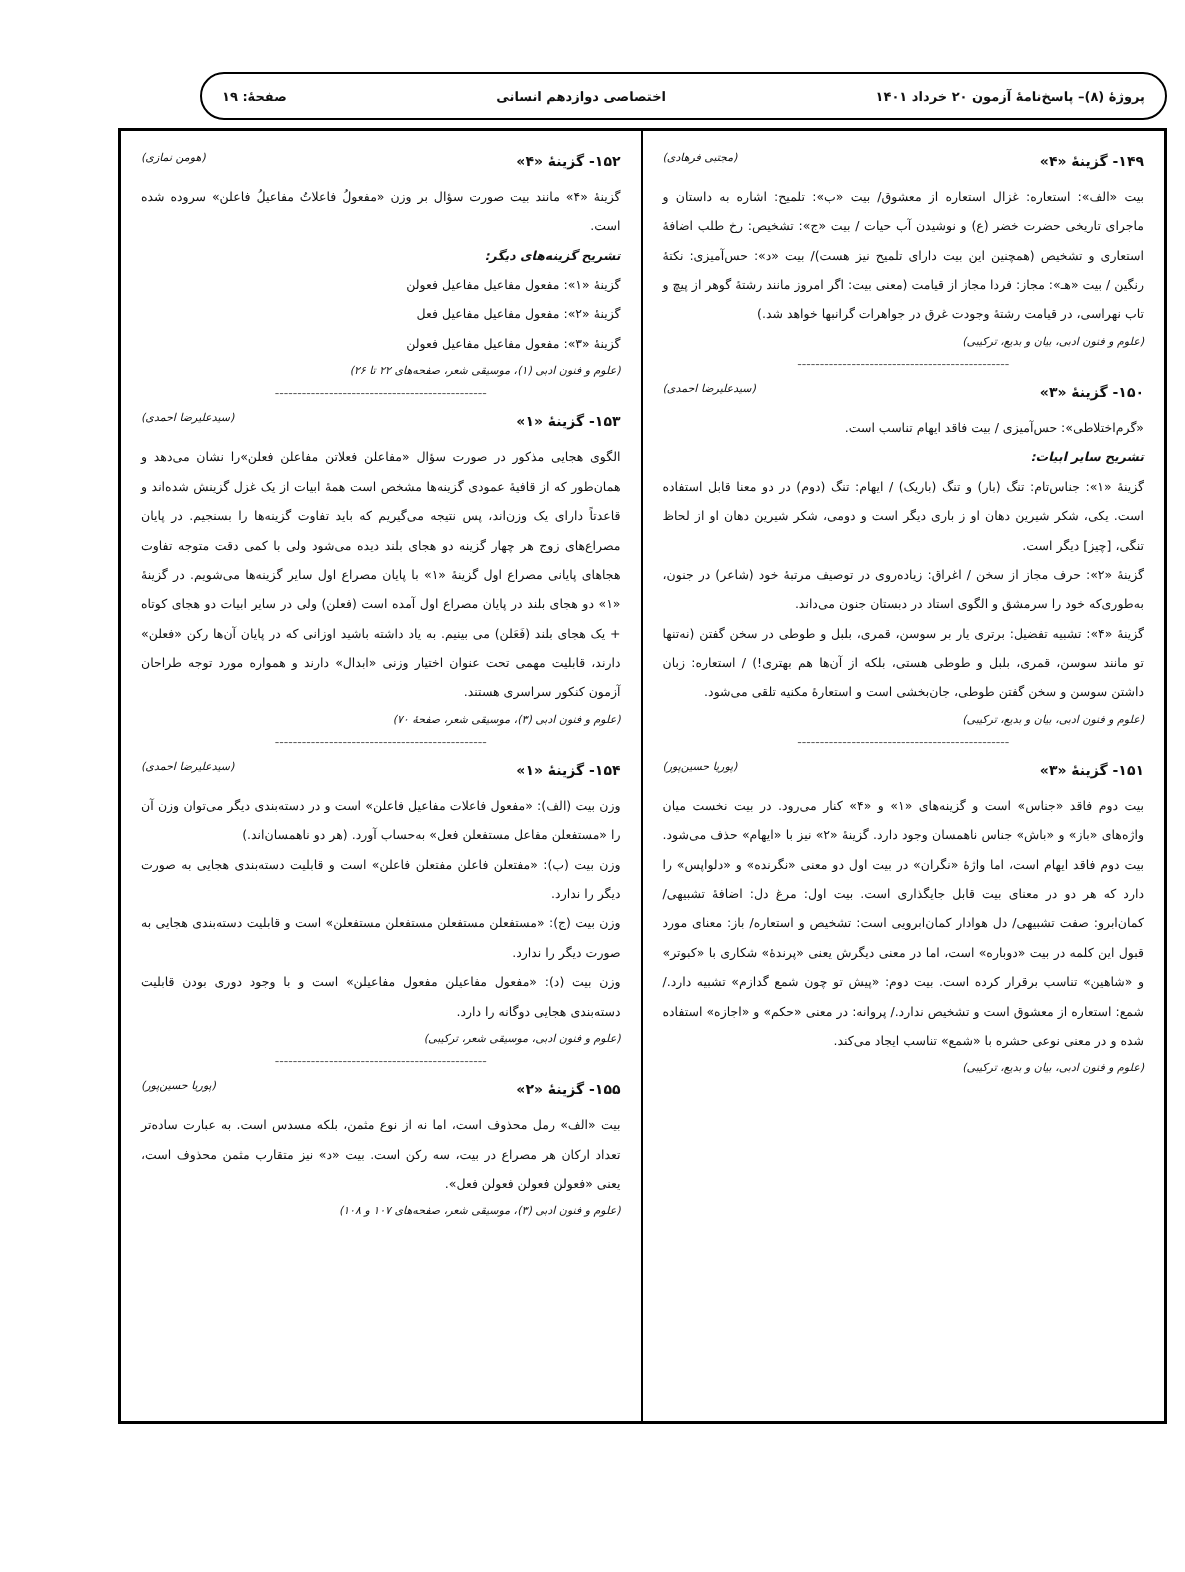پروژهٔ (۸)– پاسخ‌نامهٔ آزمون ۲۰ خرداد ۱۴۰۱
اختصاصی دوازدهم انسانی صفحهٔ: ۱۹
۱۴۹- گزینهٔ «۴» (مجتبی فرهادی)
بیت «الف»: استعاره: غزال استعاره از معشوق/ بیت «ب»: تلمیح: اشاره به داستان و ماجرای تاریخی حضرت خضر (ع) و نوشیدن آب حیات / بیت «ج»: تشخیص: رخ طلب اضافهٔ استعاری و تشخیص (همچنین این بیت دارای تلمیح نیز هست)/ بیت «د»: حس‌آمیزی: نکتهٔ رنگین / بیت «هـ»: مجاز: فردا مجاز از قیامت (معنی بیت: اگر امروز مانند رشتهٔ گوهر از پیچ و تاب نهراسی، در قیامت رشتهٔ وجودت غرق در جواهرات گرانبها خواهد شد.)
(علوم و فنون ادبی، بیان و بدیع، ترکیبی)
-----------------------------------------------
۱۵۰- گزینهٔ «۳» (سیدعلیرضا احمدی)
«گرم‌اختلاطی»: حس‌آمیزی / بیت فاقد ایهام تناسب است.
تشریح سایر ابیات:
گزینهٔ «۱»: جناس‌تام: تنگ (بار) و تنگ (باریک) / ایهام: تنگ (دوم) در دو معنا قابل استفاده است. یکی، شکر شیرین دهان او ز باری دیگر است و دومی، شکر شیرین دهان او از لحاظ تنگی، [چیز] دیگر است.
گزینهٔ «۲»: حرف مجاز از سخن / اغراق: زیاده‌روی در توصیف مرتبهٔ خود (شاعر) در جنون، به‌طوری‌که خود را سرمشق و الگوی استاد در دبستان جنون می‌داند.
گزینهٔ «۴»: تشبیه تفضیل: برتری یار بر سوسن، قمری، بلبل و طوطی در سخن گفتن (نه‌تنها تو مانند سوسن، قمری، بلبل و طوطی هستی، بلکه از آن‌ها هم بهتری!) / استعاره: زبان داشتن سوسن و سخن گفتن طوطی، جان‌بخشی است و استعارهٔ مکنیه تلقی می‌شود.
(علوم و فنون ادبی، بیان و بدیع، ترکیبی)
-----------------------------------------------
۱۵۱- گزینهٔ «۳» (پوریا حسین‌پور)
بیت دوم فاقد «جناس» است و گزینه‌های «۱» و «۴» کنار می‌رود. در بیت نخست میان واژه‌های «باز» و «باش» جناس ناهمسان وجود دارد. گزینهٔ «۲» نیز با «ایهام» حذف می‌شود. بیت دوم فاقد ایهام است، اما واژهٔ «نگران» در بیت اول دو معنی «نگرنده» و «دلواپس» را دارد که هر دو در معنای بیت قابل جایگذاری است. بیت اول: مرغ دل: اضافهٔ تشبیهی/ کمان‌ابرو: صفت تشبیهی/ دل هوادار کمان‌ابرویی است: تشخیص و استعاره/ باز: معنای مورد قبول این کلمه در بیت «دوباره» است، اما در معنی دیگرش یعنی «پرندهٔ» شکاری با «کبوتر» و «شاهین» تناسب برقرار کرده است. بیت دوم: «پیش تو چون شمع گدازم» تشبیه دارد./ شمع: استعاره از معشوق است و تشخیص ندارد./ پروانه: در معنی «حکم» و «اجازه» استفاده شده و در معنی نوعی حشره با «شمع» تناسب ایجاد می‌کند.
(علوم و فنون ادبی، بیان و بدیع، ترکیبی)
۱۵۲- گزینهٔ «۴» (هومن نمازی)
گزینهٔ «۴» مانند بیت صورت سؤال بر وزن «مفعولُ فاعلاتُ مفاعیلُ فاعلن» سروده شده است.
تشریح گزینه‌های دیگر:
گزینهٔ «۱»: مفعول مفاعیل مفاعیل فعولن
گزینهٔ «۲»: مفعول مفاعیل مفاعیل فعل
گزینهٔ «۳»: مفعول مفاعیل مفاعیل فعولن
(علوم و فنون ادبی (۱)، موسیقی شعر، صفحه‌های ۲۲ تا ۲۶)
-----------------------------------------------
۱۵۳- گزینهٔ «۱» (سیدعلیرضا احمدی)
الگوی هجایی مذکور در صورت سؤال «مفاعلن فعلاتن مفاعلن فعلن»را نشان می‌دهد و همان‌طور که از قافیهٔ عمودی گزینه‌ها مشخص است همهٔ ابیات از یک غزل گزینش شده‌اند و قاعدتاً دارای یک وزن‌اند، پس نتیجه می‌گیریم که باید تفاوت گزینه‌ها را بسنجیم. در پایان مصراع‌های زوج هر چهار گزینه دو هجای بلند دیده می‌شود ولی با کمی دقت متوجه تفاوت هجاهای پایانی مصراع اول گزینهٔ «۱» با پایان مصراع اول سایر گزینه‌ها می‌شویم. در گزینهٔ «۱» دو هجای بلند در پایان مصراع اول آمده است (فعلن) ولی در سایر ابیات دو هجای کوتاه + یک هجای بلند (فَعَلن) می بینیم. به یاد داشته باشید اوزانی که در پایان آن‌ها رکن «فعلن» دارند، قابلیت مهمی تحت عنوان اختیار وزنی «ابدال» دارند و همواره مورد توجه طراحان آزمون کنکور سراسری هستند.
(علوم و فنون ادبی (۳)، موسیقی شعر، صفحهٔ ۷۰)
-----------------------------------------------
۱۵۴- گزینهٔ «۱» (سیدعلیرضا احمدی)
وزن بیت (الف): «مفعول فاعلات مفاعیل فاعلن» است و در دسته‌بندی دیگر می‌توان وزن آن را «مستفعلن مفاعل مستفعلن فعل» به‌حساب آورد. (هر دو ناهمسان‌اند.)
وزن بیت (ب): «مفتعلن فاعلن مفتعلن فاعلن» است و قابلیت دسته‌بندی هجایی به صورت دیگر را ندارد.
وزن بیت (ج): «مستفعلن مستفعلن مستفعلن مستفعلن» است و قابلیت دسته‌بندی هجایی به صورت دیگر را ندارد.
وزن بیت (د): «مفعول مفاعیلن مفعول مفاعیلن» است و با وجود دوری بودن قابلیت دسته‌بندی هجایی دوگانه را دارد.
(علوم و فنون ادبی، موسیقی شعر، ترکیبی)
-----------------------------------------------
۱۵۵- گزینهٔ «۲» (پوریا حسین‌پور)
بیت «الف» رمل محذوف است، اما نه از نوع مثمن، بلکه مسدس است. به عبارت ساده‌تر تعداد ارکان هر مصراع در بیت، سه رکن است. بیت «د» نیز متقارب مثمن محذوف است، یعنی «فعولن فعولن فعولن فعل».
(علوم و فنون ادبی (۳)، موسیقی شعر، صفحه‌های ۱۰۷ و ۱۰۸)